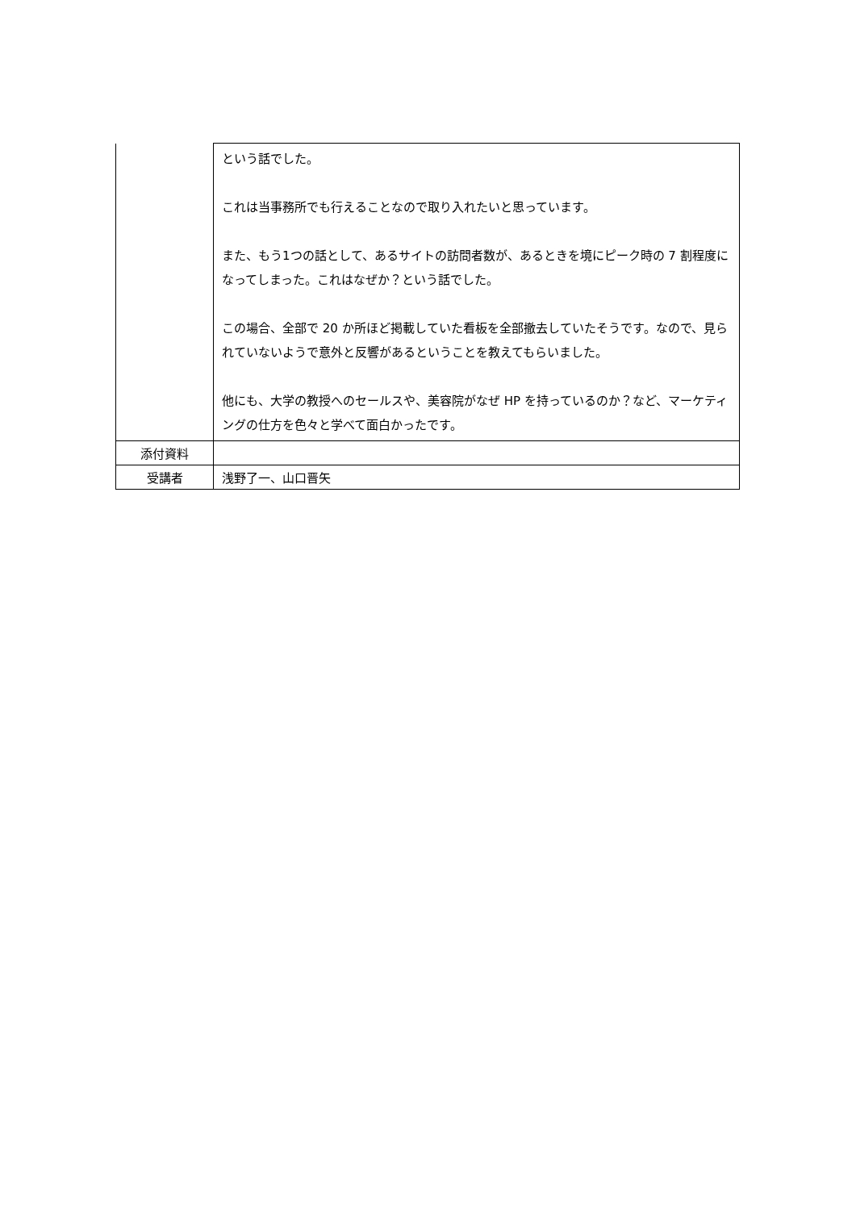| | という話でした。 これは当事務所でも行えることなので取り入れたいと思っています。 また、もう1つの話として、あるサイトの訪問者数が、あるときを境にピーク時の 7 割程度になってしまった。これはなぜか？という話でした。 この場合、全部で 20 か所ほど掲載していた看板を全部撤去していたそうです。なので、見られていないようで意外と反響があるということを教えてもらいました。 他にも、大学の教授へのセールスや、美容院がなぜ HP を持っているのか？など、マーケティングの仕方を色々と学べて面白かったです。 |
| 添付資料 | |
| 受講者 | 浅野了一、山口晋矢 |